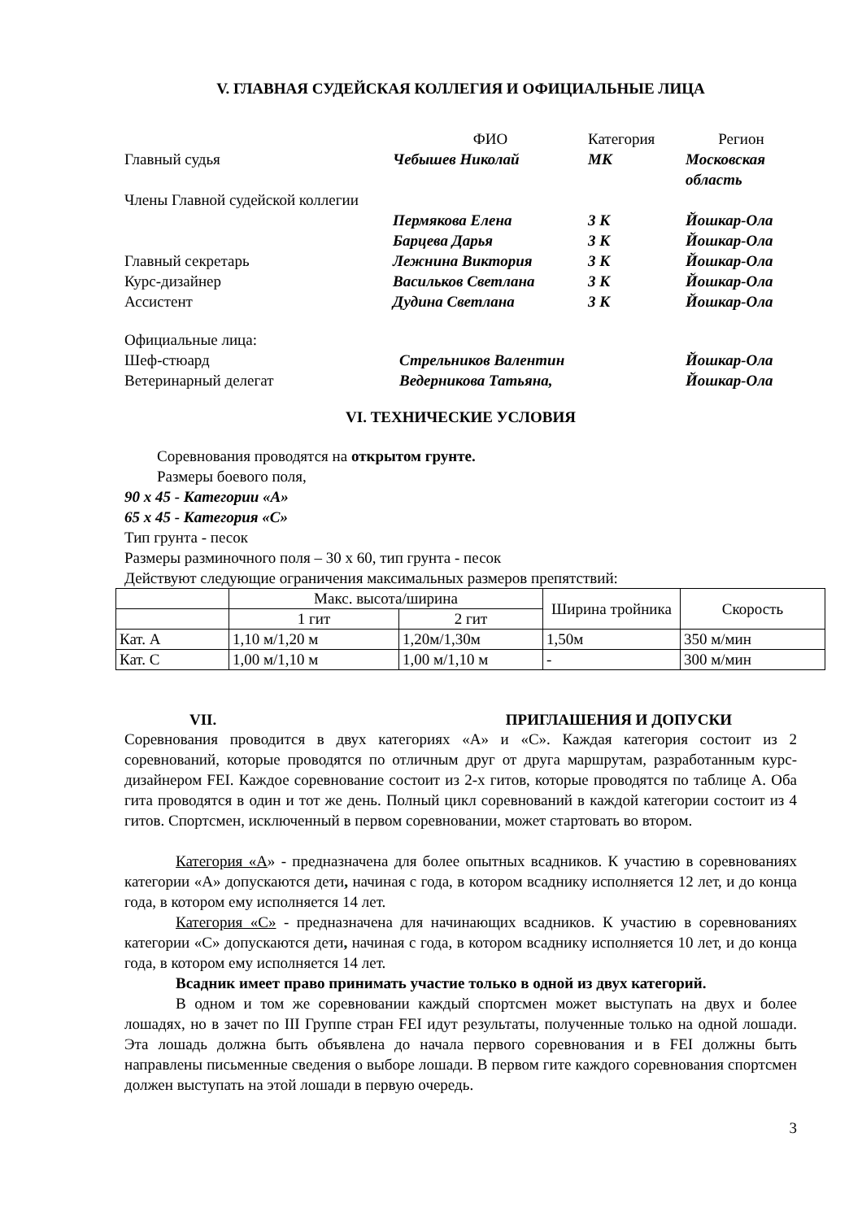V. ГЛАВНАЯ СУДЕЙСКАЯ КОЛЛЕГИЯ И ОФИЦИАЛЬНЫЕ ЛИЦА
| | ФИО | Категория | Регион |
| Главный судья | Чебышев Николай | МК | Московская область |
| Члены Главной судейской коллегии | | | |
| | Пермякова Елена | 3 К | Йошкар-Ола |
| | Барцева Дарья | 3 К | Йошкар-Ола |
| Главный секретарь | Лежнина Виктория | 3 К | Йошкар-Ола |
| Курс-дизайнер | Васильков Светлана | 3 К | Йошкар-Ола |
| Ассистент | Дудина Светлана | 3 К | Йошкар-Ола |
Официальные лица:
| Шеф-стюард | Стрельников Валентин | Йошкар-Ола |
| Ветеринарный делегат | Ведерникова Татьяна, | Йошкар-Ола |
VI. ТЕХНИЧЕСКИЕ УСЛОВИЯ
Соревнования проводятся на открытом грунте.
Размеры боевого поля,
90 х 45 - Категории «А»
65 х 45 - Категория «С»
Тип грунта - песок
Размеры разминочного поля – 30 х 60, тип грунта - песок
Действуют следующие ограничения максимальных размеров препятствий:
| | Макс. высота/ширина | | Ширина тройника | Скорость |
| | 1 гит | 2 гит | | |
| Кат. А | 1,10 м/1,20 м | 1,20м/1,30м | 1,50м | 350 м/мин |
| Кат. С | 1,00 м/1,10 м | 1,00 м/1,10 м | - | 300 м/мин |
VII. ПРИГЛАШЕНИЯ И ДОПУСКИ
Соревнования проводится в двух категориях «А» и «С». Каждая категория состоит из 2 соревнований, которые проводятся по отличным друг от друга маршрутам, разработанным курс-дизайнером FEI. Каждое соревнование состоит из 2-х гитов, которые проводятся по таблице А. Оба гита проводятся в один и тот же день. Полный цикл соревнований в каждой категории состоит из 4 гитов. Спортсмен, исключенный в первом соревновании, может стартовать во втором.
Категория «А» - предназначена для более опытных всадников. К участию в соревнованиях категории «А» допускаются дети, начиная с года, в котором всаднику исполняется 12 лет, и до конца года, в котором ему исполняется 14 лет.
Категория «С» - предназначена для начинающих всадников. К участию в соревнованиях категории «С» допускаются дети, начиная с года, в котором всаднику исполняется 10 лет, и до конца года, в котором ему исполняется 14 лет.
Всадник имеет право принимать участие только в одной из двух категорий.
В одном и том же соревновании каждый спортсмен может выступать на двух и более лошадях, но в зачет по III Группе стран FEI идут результаты, полученные только на одной лошади. Эта лошадь должна быть объявлена до начала первого соревнования и в FEI должны быть направлены письменные сведения о выборе лошади. В первом гите каждого соревнования спортсмен должен выступать на этой лошади в первую очередь.
3